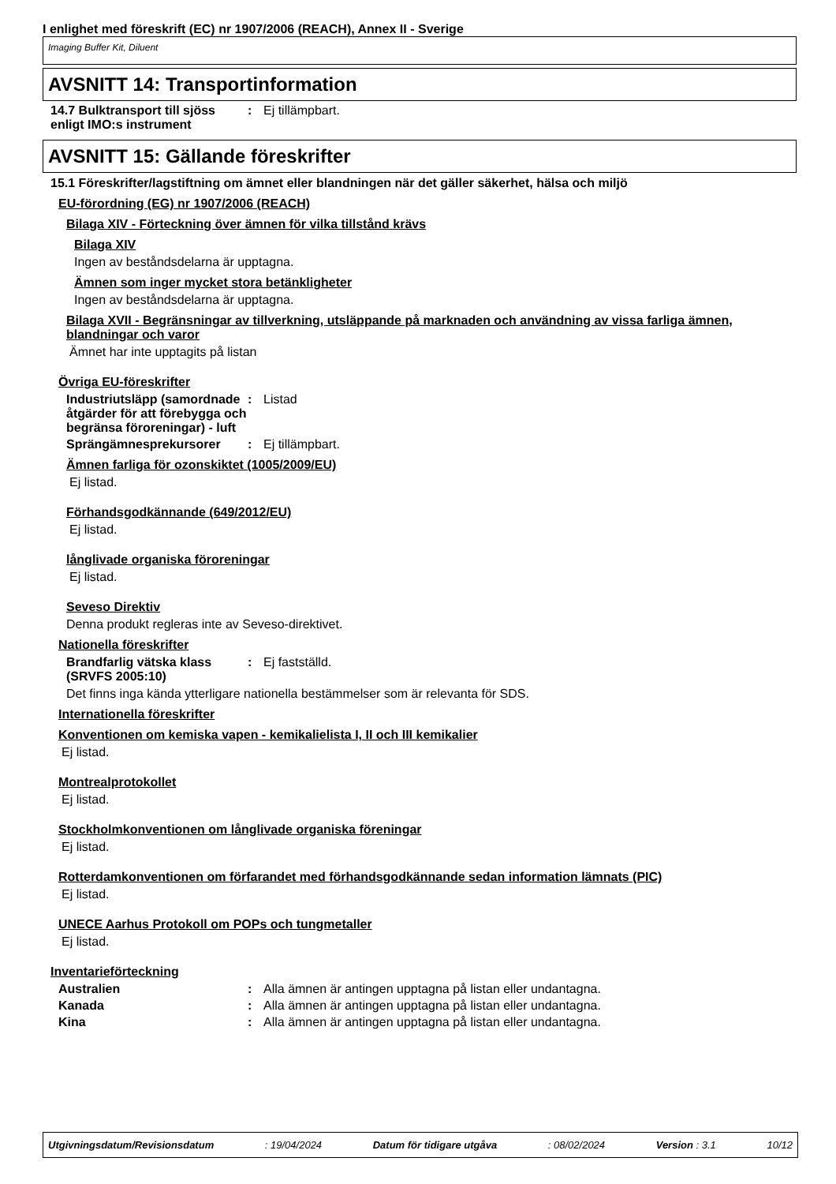I enlighet med föreskrift (EC) nr 1907/2006 (REACH), Annex II - Sverige
Imaging Buffer Kit, Diluent
AVSNITT 14: Transportinformation
14.7 Bulktransport till sjöss enligt IMO:s instrument
: Ej tillämpbart.
AVSNITT 15: Gällande föreskrifter
15.1 Föreskrifter/lagstiftning om ämnet eller blandningen när det gäller säkerhet, hälsa och miljö
EU-förordning (EG) nr 1907/2006 (REACH)
Bilaga XIV - Förteckning över ämnen för vilka tillstånd krävs
Bilaga XIV
Ingen av beståndsdelarna är upptagna.
Ämnen som inger mycket stora betänkligheter
Ingen av beståndsdelarna är upptagna.
Bilaga XVII - Begränsningar av tillverkning, utsläppande på marknaden och användning av vissa farliga ämnen, blandningar och varor
Ämnet har inte upptagits på listan
Övriga EU-föreskrifter
Industriutsläpp (samordnade åtgärder för att förebygga och begränsa föroreningar) - luft
: Listad
Sprängämnesprekursorer : Ej tillämpbart.
Ämnen farliga för ozonskiktet (1005/2009/EU)
Ej listad.
Förhandsgodkännande (649/2012/EU)
Ej listad.
långlivade organiska föroreningar
Ej listad.
Seveso Direktiv
Denna produkt regleras inte av Seveso-direktivet.
Nationella föreskrifter
Brandfarlig vätska klass (SRVFS 2005:10)
: Ej fastställd.
Det finns inga kända ytterligare nationella bestämmelser som är relevanta för SDS.
Internationella föreskrifter
Konventionen om kemiska vapen - kemikalielista I, II och III kemikalier
Ej listad.
Montrealprotokollet
Ej listad.
Stockholmkonventionen om långlivade organiska föreningar
Ej listad.
Rotterdamkonventionen om förfarandet med förhandsgodkännande sedan information lämnats (PIC)
Ej listad.
UNECE Aarhus Protokoll om POPs och tungmetaller
Ej listad.
Inventarieförteckning
Australien : Alla ämnen är antingen upptagna på listan eller undantagna.
Kanada : Alla ämnen är antingen upptagna på listan eller undantagna.
Kina : Alla ämnen är antingen upptagna på listan eller undantagna.
Utgivningsdatum/Revisionsdatum: 19/04/2024 Datum för tidigare utgåva: 08/02/2024 Version : 3.1 10/12